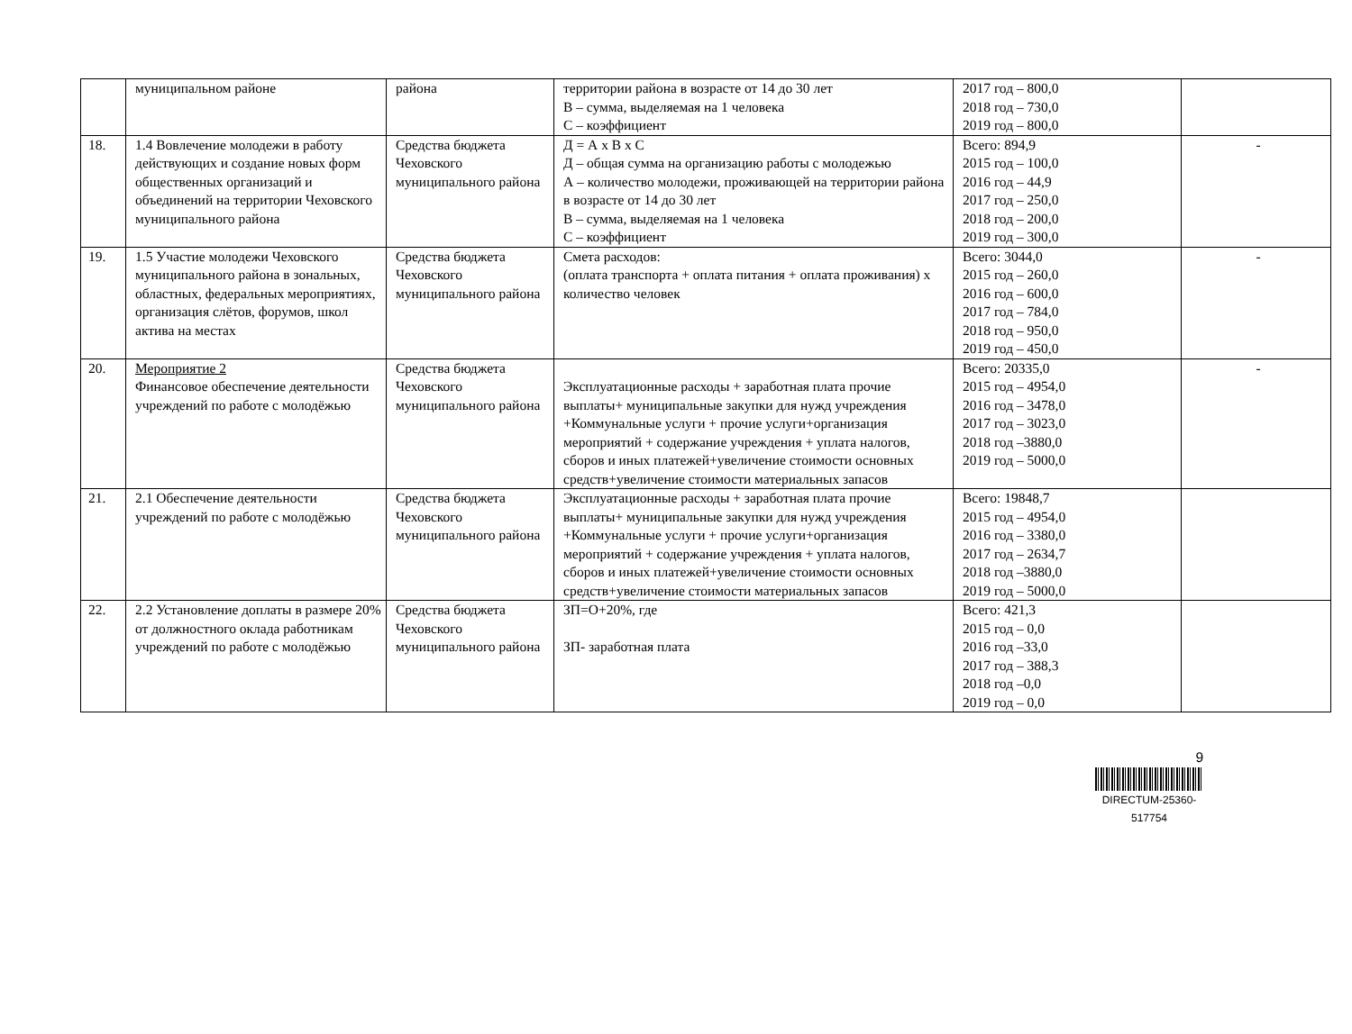| | муниципальном районе | района | территории района в возрасте от 14 до 30 лет В – сумма, выделяемая на 1 человека С – коэффициент | 2017 год – 800,0 2018 год – 730,0 2019 год – 800,0 | |
| 18. | 1.4 Вовлечение молодежи в работу действующих и создание новых форм общественных организаций и объединений на территории Чеховского муниципального района | Средства бюджета Чеховского муниципального района | Д = А х В х С Д – общая сумма на организацию работы с молодежью А – количество молодежи, проживающей на территории района в возрасте от 14 до 30 лет В – сумма, выделяемая на 1 человека С – коэффициент | Всего: 894,9 2015 год – 100,0 2016 год – 44,9 2017 год – 250,0 2018 год – 200,0 2019 год – 300,0 | - |
| 19. | 1.5 Участие молодежи Чеховского муниципального района в зональных, областных, федеральных мероприятиях, организация слётов, форумов, школ актива на местах | Средства бюджета Чеховского муниципального района | Смета расходов: (оплата транспорта + оплата питания + оплата проживания) х количество человек | Всего: 3044,0 2015 год – 260,0 2016 год – 600,0 2017 год – 784,0 2018 год – 950,0 2019 год – 450,0 | - |
| 20. | Мероприятие 2 Финансовое обеспечение деятельности учреждений по работе с молодёжью | Средства бюджета Чеховского муниципального района | Эксплуатационные расходы + заработная плата прочие выплаты+ муниципальные закупки для нужд учреждения +Коммунальные услуги + прочие услуги+организация мероприятий + содержание учреждения + уплата налогов, сборов и иных платежей+увеличение стоимости основных средств+увеличение стоимости материальных запасов | Всего: 20335,0 2015 год – 4954,0 2016 год – 3478,0 2017 год – 3023,0 2018 год –3880,0 2019 год – 5000,0 | - |
| 21. | 2.1 Обеспечение деятельности учреждений по работе с молодёжью | Средства бюджета Чеховского муниципального района | Эксплуатационные расходы + заработная плата прочие выплаты+ муниципальные закупки для нужд учреждения +Коммунальные услуги + прочие услуги+организация мероприятий + содержание учреждения + уплата налогов, сборов и иных платежей+увеличение стоимости основных средств+увеличение стоимости материальных запасов | Всего: 19848,7 2015 год – 4954,0 2016 год – 3380,0 2017 год – 2634,7 2018 год –3880,0 2019 год – 5000,0 | |
| 22. | 2.2 Установление доплаты в размере 20% от должностного оклада работникам учреждений по работе с молодёжью | Средства бюджета Чеховского муниципального района | ЗП=О+20%, где ЗП- заработная плата | Всего: 421,3 2015 год – 0,0 2016 год –33,0 2017 год – 388,3 2018 год –0,0 2019 год – 0,0 | |
9
DIRECTUM-25360-517754